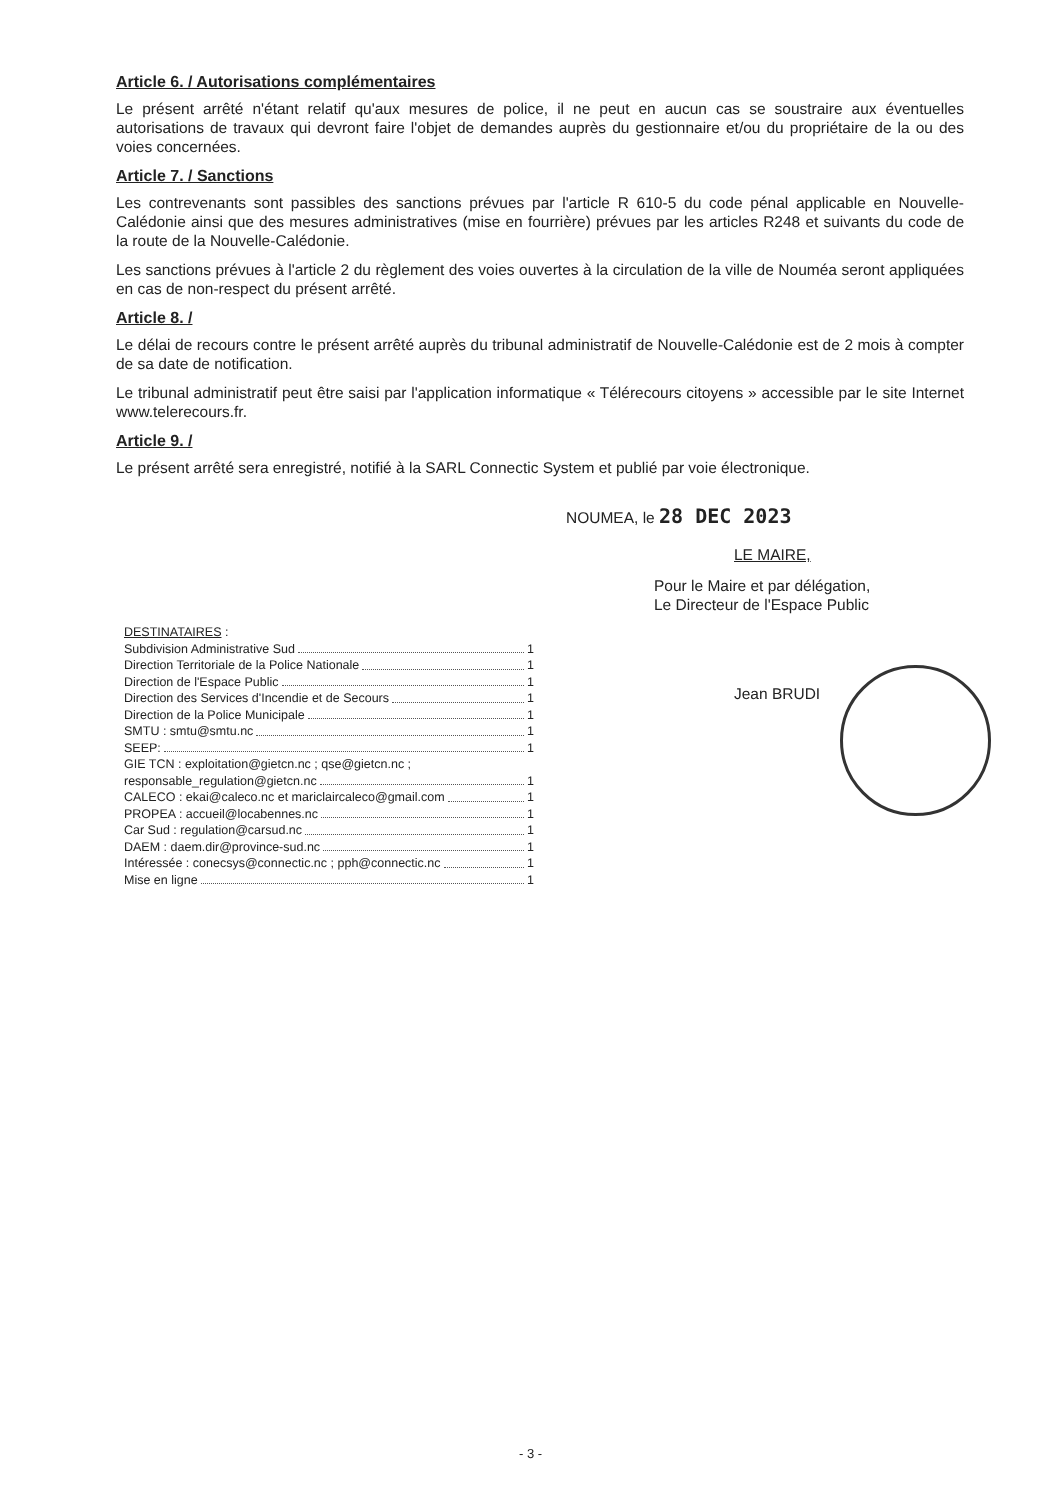Article 6. / Autorisations complémentaires
Le présent arrêté n'étant relatif qu'aux mesures de police, il ne peut en aucun cas se soustraire aux éventuelles autorisations de travaux qui devront faire l'objet de demandes auprès du gestionnaire et/ou du propriétaire de la ou des voies concernées.
Article 7. / Sanctions
Les contrevenants sont passibles des sanctions prévues par l'article R 610-5 du code pénal applicable en Nouvelle-Calédonie ainsi que des mesures administratives (mise en fourrière) prévues par les articles R248 et suivants du code de la route de la Nouvelle-Calédonie.
Les sanctions prévues à l'article 2 du règlement des voies ouvertes à la circulation de la ville de Nouméa seront appliquées en cas de non-respect du présent arrêté.
Article 8. /
Le délai de recours contre le présent arrêté auprès du tribunal administratif de Nouvelle-Calédonie est de 2 mois à compter de sa date de notification.
Le tribunal administratif peut être saisi par l'application informatique « Télérecours citoyens » accessible par le site Internet www.telerecours.fr.
Article 9. /
Le présent arrêté sera enregistré, notifié à la SARL Connectic System et publié par voie électronique.
NOUMEA, le 28 DEC 2023
LE MAIRE,
Pour le Maire et par délégation,
Le Directeur de l'Espace Public
DESTINATAIRES
:
Subdivision Administrative Sud 1
Direction Territoriale de la Police Nationale 1
Direction de l'Espace Public 1
Direction des Services d'Incendie et de Secours 1
Direction de la Police Municipale 1
SMTU : smtu@smtu.nc 1
SEEP: 1
GIE TCN : exploitation@gietcn.nc ; qse@gietcn.nc ;
responsable_regulation@gietcn.nc 1
CALECO : ekai@caleco.nc et mariclaircaleco@gmail.com 1
PROPEA : accueil@locabennes.nc 1
Car Sud : regulation@carsud.nc 1
DAEM : daem.dir@province-sud.nc 1
Intéressée : conecsys@connectic.nc ; pph@connectic.nc 1
Mise en ligne 1
Jean BRUDI
- 3 -